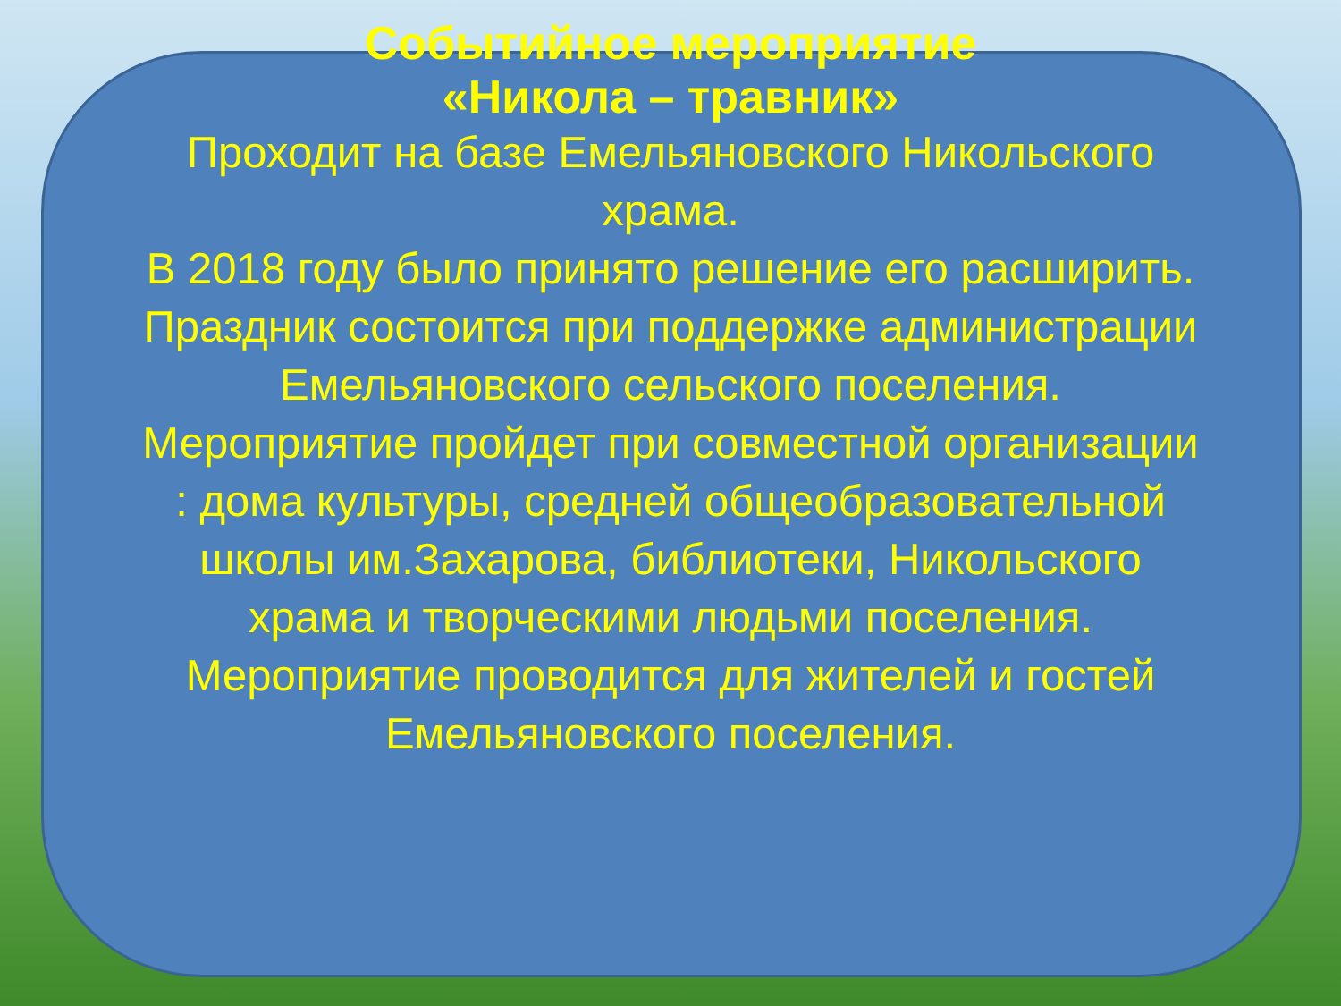Событийное мероприятие
«Никола – травник»
Проходит на базе Емельяновского Никольского храма.
В 2018 году было принято решение его расширить.
Праздник состоится при поддержке администрации Емельяновского сельского поселения.
Мероприятие пройдет при совместной организации : дома культуры, средней общеобразовательной школы им.Захарова, библиотеки, Никольского храма и творческими людьми поселения.
Мероприятие проводится для жителей и гостей Емельяновского поселения.